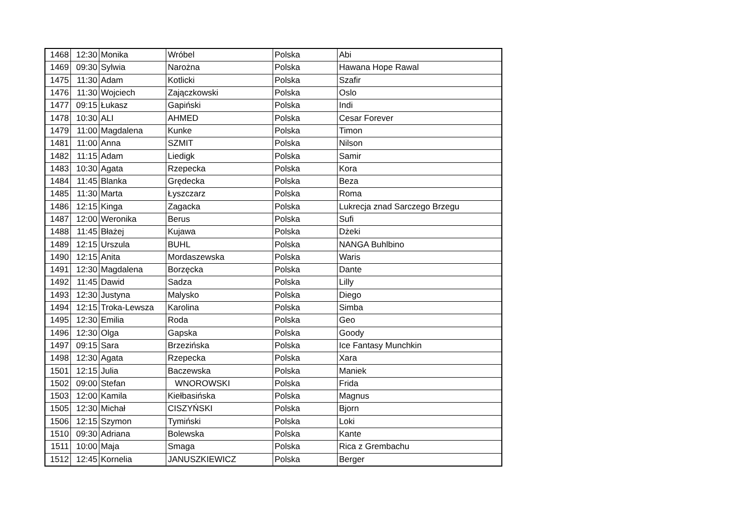| 1468 | 12:30 | Monika | Wróbel | Polska | Abi |
| 1469 | 09:30 | Sylwia | Narożna | Polska | Hawana Hope Rawal |
| 1475 | 11:30 | Adam | Kotlicki | Polska | Szafir |
| 1476 | 11:30 | Wojciech | Zajączkowski | Polska | Oslo |
| 1477 | 09:15 | Łukasz | Gapiński | Polska | Indi |
| 1478 | 10:30 | ALI | AHMED | Polska | Cesar Forever |
| 1479 | 11:00 | Magdalena | Kunke | Polska | Timon |
| 1481 | 11:00 | Anna | SZMIT | Polska | Nilson |
| 1482 | 11:15 | Adam | Liedigk | Polska | Samir |
| 1483 | 10:30 | Agata | Rzepecka | Polska | Kora |
| 1484 | 11:45 | Blanka | Grędecka | Polska | Beza |
| 1485 | 11:30 | Marta | Łyszczarz | Polska | Roma |
| 1486 | 12:15 | Kinga | Zagacka | Polska | Lukrecja znad Sarczego Brzegu |
| 1487 | 12:00 | Weronika | Berus | Polska | Sufi |
| 1488 | 11:45 | Błażej | Kujawa | Polska | Dżeki |
| 1489 | 12:15 | Urszula | BUHL | Polska | NANGA Buhlbino |
| 1490 | 12:15 | Anita | Mordaszewska | Polska | Waris |
| 1491 | 12:30 | Magdalena | Borzęcka | Polska | Dante |
| 1492 | 11:45 | Dawid | Sadza | Polska | Lilly |
| 1493 | 12:30 | Justyna | Malysko | Polska | Diego |
| 1494 | 12:15 | Troka-Lewsza | Karolina | Polska | Simba |
| 1495 | 12:30 | Emilia | Roda | Polska | Geo |
| 1496 | 12:30 | Olga | Gapska | Polska | Goody |
| 1497 | 09:15 | Sara | Brzezińska | Polska | Ice Fantasy Munchkin |
| 1498 | 12:30 | Agata | Rzepecka | Polska | Xara |
| 1501 | 12:15 | Julia | Baczewska | Polska | Maniek |
| 1502 | 09:00 | Stefan | WNOROWSKI | Polska | Frida |
| 1503 | 12:00 | Kamila | Kiełbasińska | Polska | Magnus |
| 1505 | 12:30 | Michał | CISZYŃSKI | Polska | Bjorn |
| 1506 | 12:15 | Szymon | Tymiński | Polska | Loki |
| 1510 | 09:30 | Adriana | Bolewska | Polska | Kante |
| 1511 | 10:00 | Maja | Smaga | Polska | Rica z Grembachu |
| 1512 | 12:45 | Kornelia | JANUSZKIEWICZ | Polska | Berger |